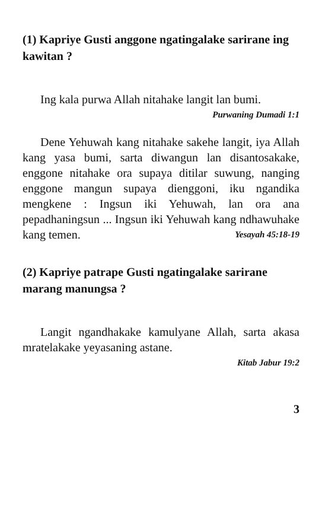(1) Kapriye Gusti anggone ngatingalake sarirane ing kawitan ?
Ing kala purwa Allah nitahake langit lan bumi. Purwaning Dumadi 1:1
Dene Yehuwah kang nitahake sakehe langit, iya Allah kang yasa bumi, sarta diwangun lan disantosakake, enggone nitahake ora supaya ditilar suwung, nanging enggone mangun supaya dienggoni, iku ngandika mengkene : Ingsun iki Yehuwah, lan ora ana pepadhaningsun ... Ingsun iki Yehuwah kang ndhawuhake kang temen. Yesayah 45:18-19
(2) Kapriye patrape Gusti ngatingalake sarirane marang manungsa ?
Langit ngandhakake kamulyane Allah, sarta akasa mratelakake yeyasaning astane.
Kitab Jabur 19:2
3